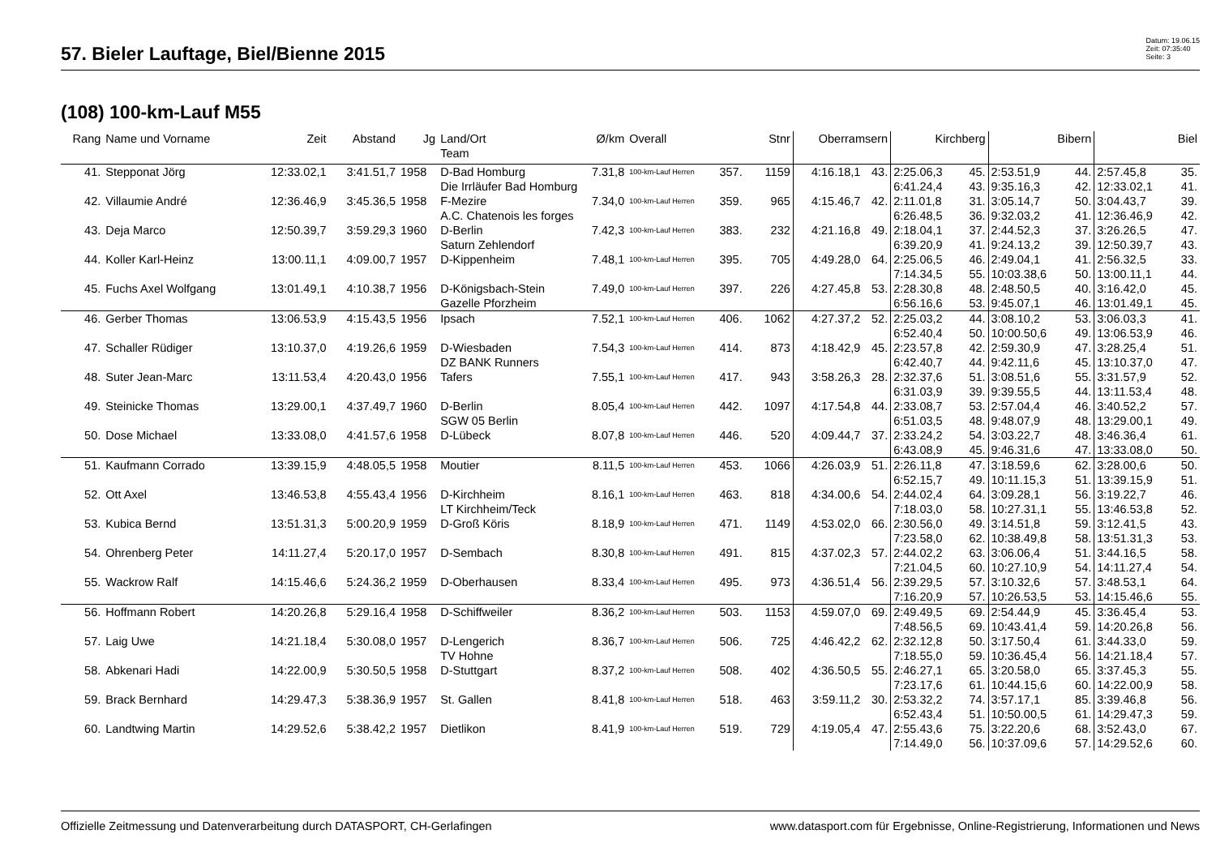57. Bieler Lauftage, Biel/Bienne 2015
Datum: 19.06.15
Zeit: 07:35:40
Seite: 3
(108) 100-km-Lauf M55
| Rang | Name und Vorname | Zeit | Abstand | Jg | Land/Ort Team | Ø/km | Overall | | Stnr | Oberramsern | | Kirchberg | | Bibern | | Biel | |
| --- | --- | --- | --- | --- | --- | --- | --- | --- | --- | --- | --- | --- | --- | --- | --- | --- | --- |
| 41. | Stepponat Jörg | 12:33.02,1 | 3:41.51,7 | 1958 | D-Bad Homburg | 7.31,8 | 100-km-Lauf Herren | 357. | 1159 | 4:16.18,1 | 43. | 2:25.06,3 | 45. | 2:53.51,9 | 44. | 2:57.45,8 | 35. |
| | | | | | Die Irrläufer Bad Homburg | | | | | | | 6:41.24,4 | 43. | 9:35.16,3 | 42. | 12:33.02,1 | 41. |
| 42. | Villaumie André | 12:36.46,9 | 3:45.36,5 | 1958 | F-Mezire | 7.34,0 | 100-km-Lauf Herren | 359. | 965 | 4:15.46,7 | 42. | 2:11.01,8 | 31. | 3:05.14,7 | 50. | 3:04.43,7 | 39. |
| | | | | | A.C. Chatenois les forges | | | | | | | 6:26.48,5 | 36. | 9:32.03,2 | 41. | 12:36.46,9 | 42. |
| 43. | Deja Marco | 12:50.39,7 | 3:59.29,3 | 1960 | D-Berlin | 7.42,3 | 100-km-Lauf Herren | 383. | 232 | 4:21.16,8 | 49. | 2:18.04,1 | 37. | 2:44.52,3 | 37. | 3:26.26,5 | 47. |
| | | | | | Saturn Zehlendorf | | | | | | | 6:39.20,9 | 41. | 9:24.13,2 | 39. | 12:50.39,7 | 43. |
| 44. | Koller Karl-Heinz | 13:00.11,1 | 4:09.00,7 | 1957 | D-Kippenheim | 7.48,1 | 100-km-Lauf Herren | 395. | 705 | 4:49.28,0 | 64. | 2:25.06,5 | 46. | 2:49.04,1 | 41. | 2:56.32,5 | 33. |
| | | | | | | | | | | | | 7:14.34,5 | 55. | 10:03.38,6 | 50. | 13:00.11,1 | 44. |
| 45. | Fuchs Axel Wolfgang | 13:01.49,1 | 4:10.38,7 | 1956 | D-Königsbach-Stein | 7.49,0 | 100-km-Lauf Herren | 397. | 226 | 4:27.45,8 | 53. | 2:28.30,8 | 48. | 2:48.50,5 | 40. | 3:16.42,0 | 45. |
| | | | | | Gazelle Pforzheim | | | | | | | 6:56.16,6 | 53. | 9:45.07,1 | 46. | 13:01.49,1 | 45. |
| 46. | Gerber Thomas | 13:06.53,9 | 4:15.43,5 | 1956 | Ipsach | 7.52,1 | 100-km-Lauf Herren | 406. | 1062 | 4:27.37,2 | 52. | 2:25.03,2 | 44. | 3:08.10,2 | 53. | 3:06.03,3 | 41. |
| | | | | | | | | | | | | 6:52.40,4 | 50. | 10:00.50,6 | 49. | 13:06.53,9 | 46. |
| 47. | Schaller Rüdiger | 13:10.37,0 | 4:19.26,6 | 1959 | D-Wiesbaden | 7.54,3 | 100-km-Lauf Herren | 414. | 873 | 4:18.42,9 | 45. | 2:23.57,8 | 42. | 2:59.30,9 | 47. | 3:28.25,4 | 51. |
| | | | | | DZ BANK Runners | | | | | | | 6:42.40,7 | 44. | 9:42.11,6 | 45. | 13:10.37,0 | 47. |
| 48. | Suter Jean-Marc | 13:11.53,4 | 4:20.43,0 | 1956 | Tafers | 7.55,1 | 100-km-Lauf Herren | 417. | 943 | 3:58.26,3 | 28. | 2:32.37,6 | 51. | 3:08.51,6 | 55. | 3:31.57,9 | 52. |
| | | | | | | | | | | | | 6:31.03,9 | 39. | 9:39.55,5 | 44. | 13:11.53,4 | 48. |
| 49. | Steinicke Thomas | 13:29.00,1 | 4:37.49,7 | 1960 | D-Berlin | 8.05,4 | 100-km-Lauf Herren | 442. | 1097 | 4:17.54,8 | 44. | 2:33.08,7 | 53. | 2:57.04,4 | 46. | 3:40.52,2 | 57. |
| | | | | | SGW 05 Berlin | | | | | | | 6:51.03,5 | 48. | 9:48.07,9 | 48. | 13:29.00,1 | 49. |
| 50. | Dose Michael | 13:33.08,0 | 4:41.57,6 | 1958 | D-Lübeck | 8.07,8 | 100-km-Lauf Herren | 446. | 520 | 4:09.44,7 | 37. | 2:33.24,2 | 54. | 3:03.22,7 | 48. | 3:46.36,4 | 61. |
| | | | | | | | | | | | | 6:43.08,9 | 45. | 9:46.31,6 | 47. | 13:33.08,0 | 50. |
| 51. | Kaufmann Corrado | 13:39.15,9 | 4:48.05,5 | 1958 | Moutier | 8.11,5 | 100-km-Lauf Herren | 453. | 1066 | 4:26.03,9 | 51. | 2:26.11,8 | 47. | 3:18.59,6 | 62. | 3:28.00,6 | 50. |
| | | | | | | | | | | | | 6:52.15,7 | 49. | 10:11.15,3 | 51. | 13:39.15,9 | 51. |
| 52. | Ott Axel | 13:46.53,8 | 4:55.43,4 | 1956 | D-Kirchheim | 8.16,1 | 100-km-Lauf Herren | 463. | 818 | 4:34.00,6 | 54. | 2:44.02,4 | 64. | 3:09.28,1 | 56. | 3:19.22,7 | 46. |
| | | | | | LT Kirchheim/Teck | | | | | | | 7:18.03,0 | 58. | 10:27.31,1 | 55. | 13:46.53,8 | 52. |
| 53. | Kubica Bernd | 13:51.31,3 | 5:00.20,9 | 1959 | D-Groß Köris | 8.18,9 | 100-km-Lauf Herren | 471. | 1149 | 4:53.02,0 | 66. | 2:30.56,0 | 49. | 3:14.51,8 | 59. | 3:12.41,5 | 43. |
| | | | | | | | | | | | | 7:23.58,0 | 62. | 10:38.49,8 | 58. | 13:51.31,3 | 53. |
| 54. | Ohrenberg Peter | 14:11.27,4 | 5:20.17,0 | 1957 | D-Sembach | 8.30,8 | 100-km-Lauf Herren | 491. | 815 | 4:37.02,3 | 57. | 2:44.02,2 | 63. | 3:06.06,4 | 51. | 3:44.16,5 | 58. |
| | | | | | | | | | | | | 7:21.04,5 | 60. | 10:27.10,9 | 54. | 14:11.27,4 | 54. |
| 55. | Wackrow Ralf | 14:15.46,6 | 5:24.36,2 | 1959 | D-Oberhausen | 8.33,4 | 100-km-Lauf Herren | 495. | 973 | 4:36.51,4 | 56. | 2:39.29,5 | 57. | 3:10.32,6 | 57. | 3:48.53,1 | 64. |
| | | | | | | | | | | | | 7:16.20,9 | 57. | 10:26.53,5 | 53. | 14:15.46,6 | 55. |
| 56. | Hoffmann Robert | 14:20.26,8 | 5:29.16,4 | 1958 | D-Schiffweiler | 8.36,2 | 100-km-Lauf Herren | 503. | 1153 | 4:59.07,0 | 69. | 2:49.49,5 | 69. | 2:54.44,9 | 45. | 3:36.45,4 | 53. |
| | | | | | | | | | | | | 7:48.56,5 | 69. | 10:43.41,4 | 59. | 14:20.26,8 | 56. |
| 57. | Laig Uwe | 14:21.18,4 | 5:30.08,0 | 1957 | D-Lengerich | 8.36,7 | 100-km-Lauf Herren | 506. | 725 | 4:46.42,2 | 62. | 2:32.12,8 | 50. | 3:17.50,4 | 61. | 3:44.33,0 | 59. |
| | | | | | TV Hohne | | | | | | | 7:18.55,0 | 59. | 10:36.45,4 | 56. | 14:21.18,4 | 57. |
| 58. | Abkenari Hadi | 14:22.00,9 | 5:30.50,5 | 1958 | D-Stuttgart | 8.37,2 | 100-km-Lauf Herren | 508. | 402 | 4:36.50,5 | 55. | 2:46.27,1 | 65. | 3:20.58,0 | 65. | 3:37.45,3 | 55. |
| | | | | | | | | | | | | 7:23.17,6 | 61. | 10:44.15,6 | 60. | 14:22.00,9 | 58. |
| 59. | Brack Bernhard | 14:29.47,3 | 5:38.36,9 | 1957 | St. Gallen | 8.41,8 | 100-km-Lauf Herren | 518. | 463 | 3:59.11,2 | 30. | 2:53.32,2 | 74. | 3:57.17,1 | 85. | 3:39.46,8 | 56. |
| | | | | | | | | | | | | 6:52.43,4 | 51. | 10:50.00,5 | 61. | 14:29.47,3 | 59. |
| 60. | Landtwing Martin | 14:29.52,6 | 5:38.42,2 | 1957 | Dietlikon | 8.41,9 | 100-km-Lauf Herren | 519. | 729 | 4:19.05,4 | 47. | 2:55.43,6 | 75. | 3:22.20,6 | 68. | 3:52.43,0 | 67. |
| | | | | | | | | | | | | 7:14.49,0 | 56. | 10:37.09,6 | 57. | 14:29.52,6 | 60. |
Offizielle Zeitmessung und Datenverarbeitung durch DATASPORT, CH-Gerlafingen www.datasport.com für Ergebnisse, Online-Registrierung, Informationen und News